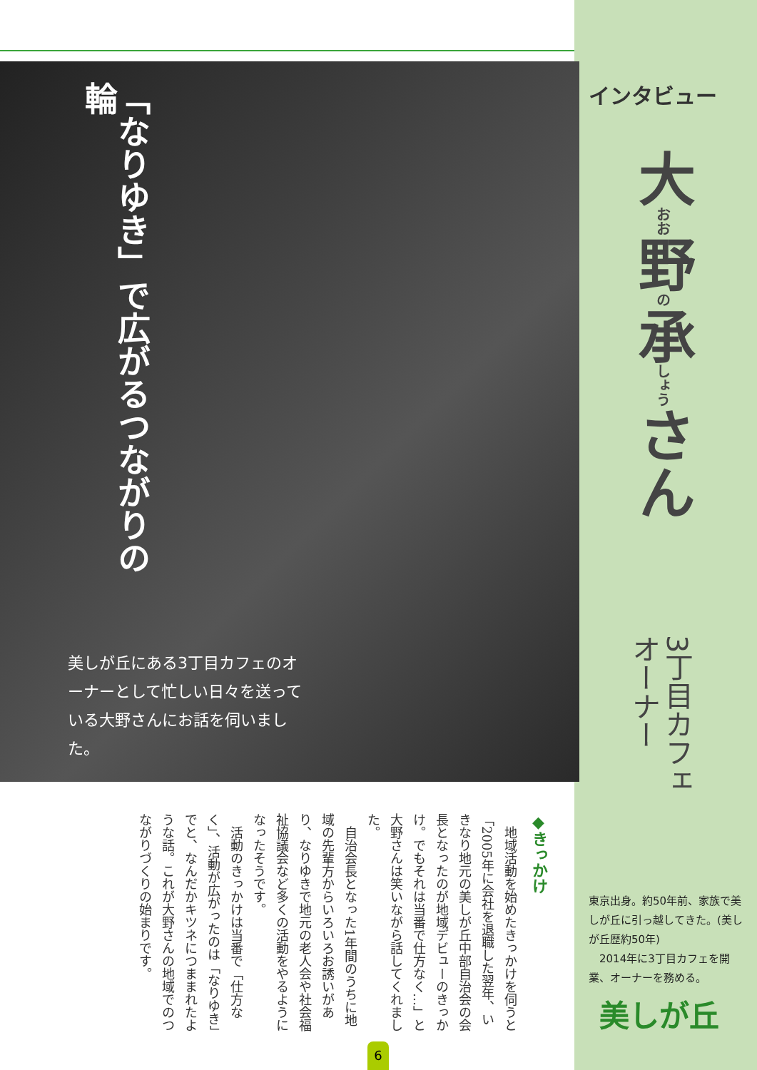「なりゆき」で広がるつながりの輪
美しが丘にある3丁目カフェのオーナーとして忙しい日々を送っている大野さんにお話を伺いました。
インタビュー
大おお野の承しょうさん
3丁目カフェ オーナー
◆きっかけ
　地域活動を始めたきっかけを伺うと「2005年に会社を退職した翌年、いきなり地元の美しが丘中部自治会の会長となったのが地域デビューのきっかけ。でもそれは当番で仕方なく…」と大野さんは笑いながら話してくれました。
　自治会長となった1年間のうちに地域の先輩方からいろいろお誘いがあり、なりゆきで地元の老人会や社会福祉協議会など多くの活動をやるようになったそうです。
　活動のきっかけは当番で「仕方なく」、活動が広がったのは「なりゆき」でと、なんだかキツネにつままれたような話。これが大野さんの地域でのつながりづくりの始まりです。
東京出身。約50年前、家族で美しが丘に引っ越してきた。(美しが丘歴約50年)
　2014年に3丁目カフェを開業、オーナーを務める。
美しが丘
6